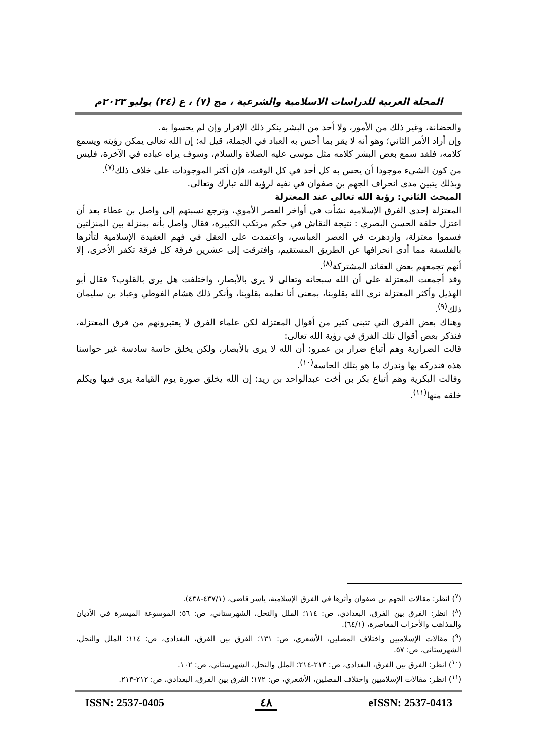المجلة العربية للدراسات الاسلامية والشرعية ، مج (٧) ، ع (٢٤) يوليو ٢٠٢٣م
والحضانة، وغير ذلك من الأمور، ولا أحد من البشر ينكر ذلك الإقرار وإن لم يحسوا به.
وإن أراد الأمر الثاني؛ وهو أنه لا يقر بما أحس به العباد في الجملة، قيل له: إن الله تعالى يمكن رؤيته ويسمع كلامه، فلقد سمع بعض البشر كلامه مثل موسى عليه الصلاة والسلام، وسوف يراه عباده في الآخرة، فليس من كون الشيء موجودا أن يحس به كل أحد في كل الوقت، فإن أكثر الموجودات على خلاف ذلك<sup>(٧)</sup>.
وبذلك يتبين مدى انحراف الجهم بن صفوان في نفيه لرؤية الله تبارك وتعالى.
المبحث الثاني: رؤية الله تعالى عند المعتزلة
المعتزلة إحدى الفرق الإسلامية نشأت في أواخر العصر الأموي، وترجع نسبتهم إلى واصل بن عطاء بعد أن اعتزل حلقة الحسن البصري : نتيجة النقاش في حكم مرتكب الكبيرة، فقال واصل بأنه بمنزلة بين المنزلتين فسموا معتزلة، وازدهرت في العصر العباسي، واعتمدت على العقل في فهم العقيدة الإسلامية لتأثرها بالفلسفة مما أدى انحرافها عن الطريق المستقيم، وافترقت إلى عشرين فرقة كل فرقة تكفر الأخرى، إلا أنهم تجمعهم بعض العقائد المشتركة<sup>(٨)</sup>.
وقد أجمعت المعتزلة على أن الله سبحانه وتعالى لا يرى بالأبصار، واختلفت هل يرى بالقلوب؟ فقال أبو الهذيل وأكثر المعتزلة نرى الله بقلوبنا، بمعنى أنا نعلمه بقلوبنا، وأنكر ذلك هشام الفوطي وعباد بن سليمان ذلك<sup>(٩)</sup>.
وهناك بعض الفرق التي تتبنى كثير من أقوال المعتزلة لكن علماء الفرق لا يعتبرونهم من فرق المعتزلة، فنذكر بعض أقوال تلك الفرق في رؤية الله تعالى:
قالت الضرارية وهم أتباع ضرار بن عمرو: أن الله لا يرى بالأبصار، ولكن يخلق حاسة سادسة غير حواسنا هذه فندركه بها وندرك ما هو بتلك الحاسة<sup>(١٠)</sup>.
وقالت البكرية وهم أتباع بكر بن أخت عبدالواحد بن زيد: إن الله يخلق صورة يوم القيامة يرى فيها ويكلم خلقه منها<sup>(١١)</sup>.
(<sup>٧</sup>) انظر: مقالات الجهم بن صفوان وأثرها في الفرق الإسلامية، ياسر قاضي، (٤٣٧/١-٤٣٨).
(<sup>٨</sup>) انظر: الفرق بين الفرق، البغدادي، ص: ١١٤؛ الملل والنحل، الشهرستاني، ص: ٥٦؛ الموسوعة الميسرة في الأديان والمذاهب والأحزاب المعاصرة، (٦٤/١).
(<sup>٩</sup>) مقالات الإسلاميين واختلاف المصلين، الأشعري، ص: ١٣١؛ الفرق بين الفرق، البغدادي، ص: ١١٤؛ الملل والنحل، الشهرستاني، ص: ٥٧.
(<sup>١٠</sup>) انظر: الفرق بين الفرق، البغدادي، ص: ٢١٣-٢١٤؛ الملل والنحل، الشهرستاني، ص: ١٠٢.
(<sup>١١</sup>) انظر: مقالات الإسلاميين واختلاف المصلين، الأشعري، ص: ١٧٢؛ الفرق بين الفرق، البغدادي، ص: ٢١٢-٢١٣.
ISSN: 2537-0405 ٤٨ eISSN: 2537-0413